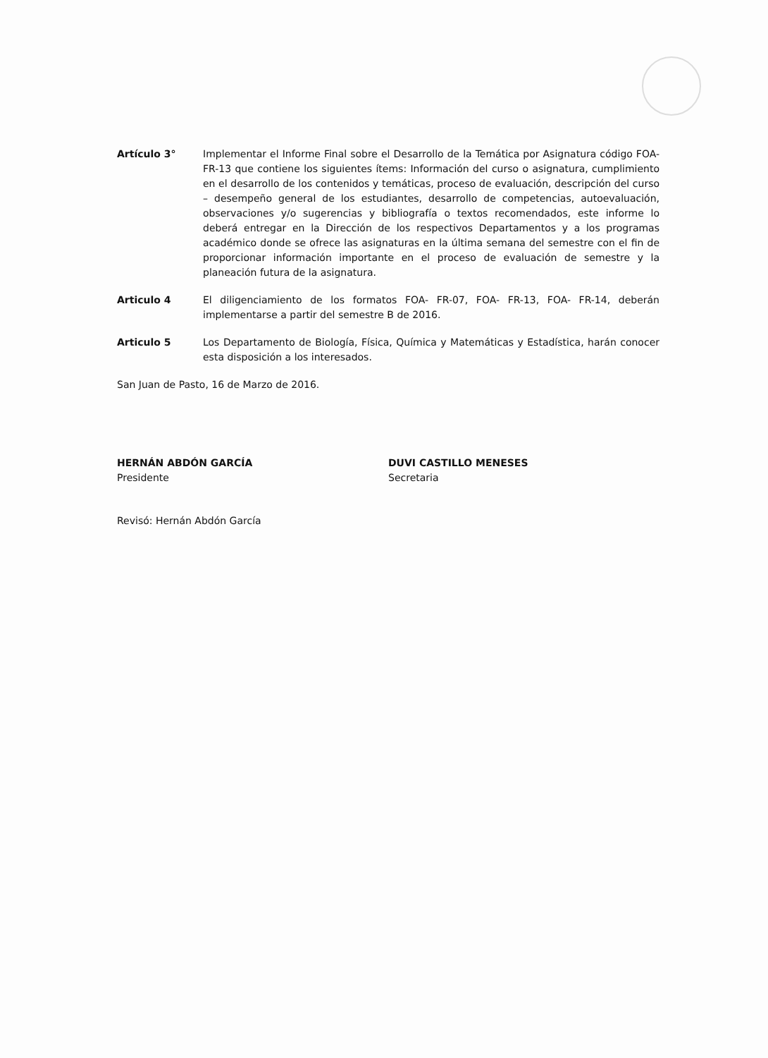Artículo 3° Implementar el Informe Final sobre el Desarrollo de la Temática por Asignatura código FOA-FR-13 que contiene los siguientes ítems: Información del curso o asignatura, cumplimiento en el desarrollo de los contenidos y temáticas, proceso de evaluación, descripción del curso – desempeño general de los estudiantes, desarrollo de competencias, autoevaluación, observaciones y/o sugerencias y bibliografía o textos recomendados, este informe lo deberá entregar en la Dirección de los respectivos Departamentos y a los programas académico donde se ofrece las asignaturas en la última semana del semestre con el fin de proporcionar información importante en el proceso de evaluación de semestre y la planeación futura de la asignatura.
Articulo 4 El diligenciamiento de los formatos FOA- FR-07, FOA- FR-13, FOA- FR-14, deberán implementarse a partir del semestre B de 2016.
Articulo 5 Los Departamento de Biología, Física, Química y Matemáticas y Estadística, harán conocer esta disposición a los interesados.
San Juan de Pasto, 16 de Marzo de 2016.
HERNÁN ABDÓN GARCÍA
Presidente
DUVI CASTILLO MENESES
Secretaria
Revisó: Hernán Abdón García